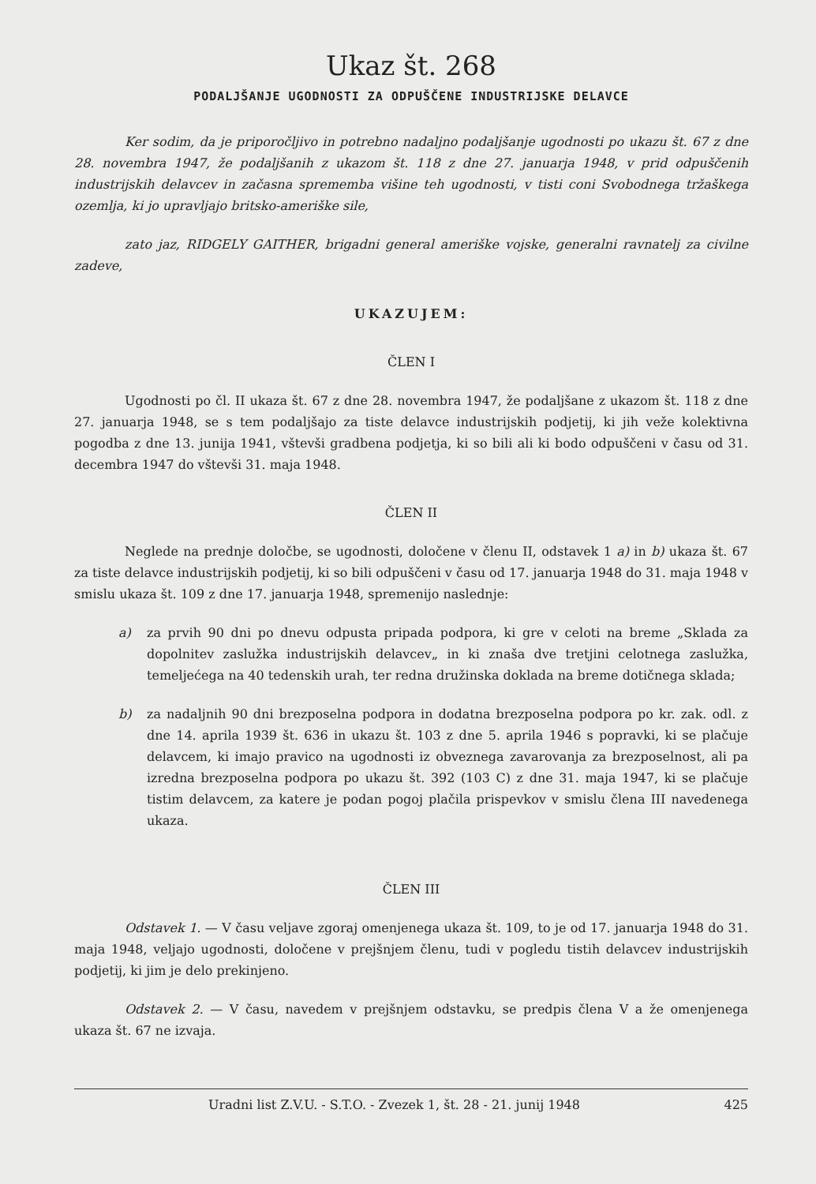Ukaz št. 268
PODALJŠANJE UGODNOSTI ZA ODPUŠČENE INDUSTRIJSKE DELAVCE
Ker sodim, da je priporočljivo in potrebno nadaljno podaljšanje ugodnosti po ukazu št. 67 z dne 28. novembra 1947, že podaljšanih z ukazom št. 118 z dne 27. januarja 1948, v prid odpuščenih industrijskih delavcev in začasna sprememba višine teh ugodnosti, v tisti coni Svobodnega tržaškega ozemlja, ki jo upravljajo britsko-ameriške sile,
zato jaz, RIDGELY GAITHER, brigadni general ameriške vojske, generalni ravnatelj za civilne zadeve,
UKAZUJEM:
ČLEN I
Ugodnosti po čl. II ukaza št. 67 z dne 28. novembra 1947, že podaljšane z ukazom št. 118 z dne 27. januarja 1948, se s tem podaljšajo za tiste delavce industrijskih podjetij, ki jih veže kolektivna pogodba z dne 13. junija 1941, vštevši gradbena podjetja, ki so bili ali ki bodo odpuščeni v času od 31. decembra 1947 do vštevši 31. maja 1948.
ČLEN II
Neglede na prednje določbe, se ugodnosti, določene v členu II, odstavek 1 a) in b) ukaza št. 67 za tiste delavce industrijskih podjetij, ki so bili odpuščeni v času od 17. januarja 1948 do 31. maja 1948 v smislu ukaza št. 109 z dne 17. januarja 1948, spremenijo naslednje:
a) za prvih 90 dni po dnevu odpusta pripada podpora, ki gre v celoti na breme „Sklada za dopolnitev zaslužka industrijskih delavcev„ in ki znaša dve tretjini celotnega zaslužka, temeljećega na 40 tedenskih urah, ter redna družinska doklada na breme dotičnega sklada;
b) za nadaljnih 90 dni brezposelna podpora in dodatna brezposelna podpora po kr. zak. odl. z dne 14. aprila 1939 št. 636 in ukazu št. 103 z dne 5. aprila 1946 s popravki, ki se plačuje delavcem, ki imajo pravico na ugodnosti iz obveznega zavarovanja za brezposelnost, ali pa izredna brezposelna podpora po ukazu št. 392 (103 C) z dne 31. maja 1947, ki se plačuje tistim delavcem, za katere je podan pogoj plačila prispevkov v smislu člena III navedenega ukaza.
ČLEN III
Odstavek 1. — V času veljave zgoraj omenjenega ukaza št. 109, to je od 17. januarja 1948 do 31. maja 1948, veljajo ugodnosti, določene v prejšnjem členu, tudi v pogledu tistih delavcev industrijskih podjetij, ki jim je delo prekinjeno.
Odstavek 2. — V času, navedem v prejšnjem odstavku, se predpis člena V a že omenjenega ukaza št. 67 ne izvaja.
Uradni list Z.V.U. - S.T.O. - Zvezek 1, št. 28 - 21. junij 1948 425